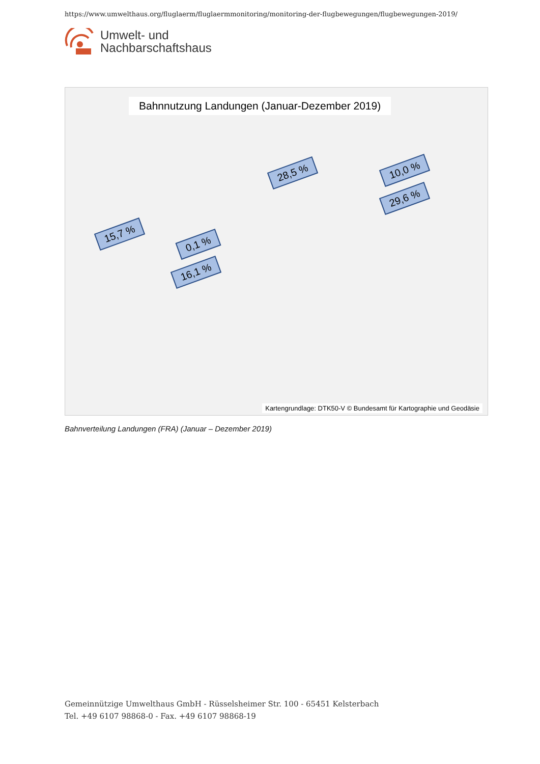https://www.umwelthaus.org/fluglaerm/fluglaermmonitoring/monitoring-der-flugbewegungen/flugbewegungen-2019/
Umwelt- und
Nachbarschaftshaus
Bahnnutzung Landungen (Januar-Dezember 2019)
28,5 % 10,0 %
29,6 %
15,7 %
0,1 %
16,1 %
Kartengrundlage: DTK50-V © Bundesamt für Kartographie und Geodäsie
Bahnverteilung Landungen (FRA) (Januar – Dezember 2019)
Gemeinnützige Umwelthaus GmbH - Rüsselsheimer Str. 100 - 65451 Kelsterbach
Tel. +49 6107 98868-0 - Fax. +49 6107 98868-19